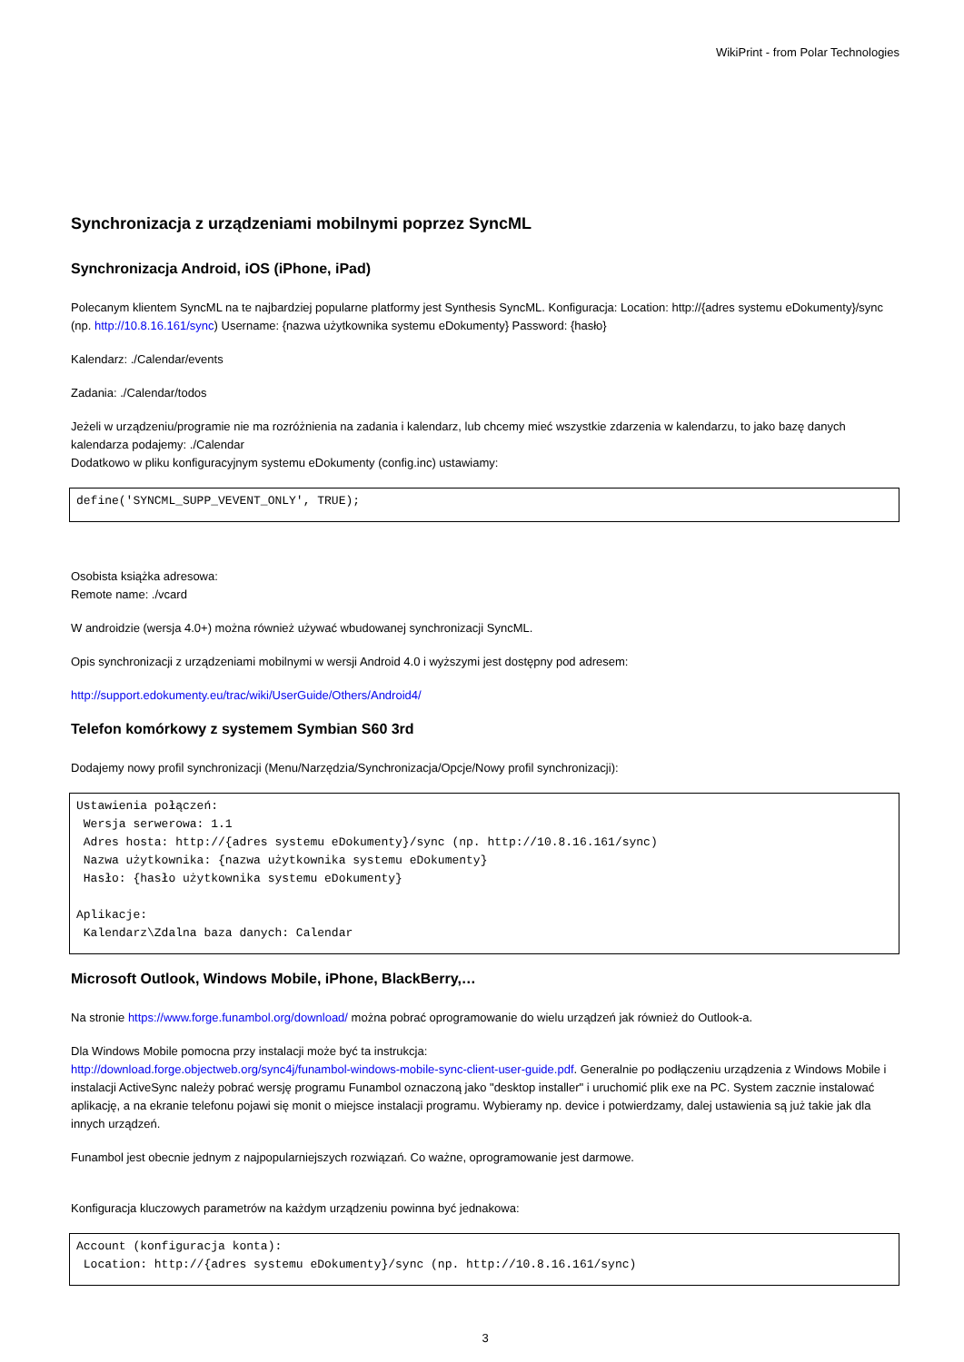WikiPrint - from Polar Technologies
Synchronizacja z urządzeniami mobilnymi poprzez SyncML
Synchronizacja Android, iOS (iPhone, iPad)
Polecanym klientem SyncML na te najbardziej popularne platformy jest Synthesis SyncML. Konfiguracja: Location: http://{adres systemu eDokumenty}/sync (np. http://10.8.16.161/sync) Username: {nazwa użytkownika systemu eDokumenty} Password: {hasło}
Kalendarz: ./Calendar/events
Zadania: ./Calendar/todos
Jeżeli w urządzeniu/programie nie ma rozróżnienia na zadania i kalendarz, lub chcemy mieć wszystkie zdarzenia w kalendarzu, to jako bazę danych kalendarza podajemy: ./Calendar
Dodatkowo w pliku konfiguracyjnym systemu eDokumenty (config.inc) ustawiamy:
define('SYNCML_SUPP_VEVENT_ONLY', TRUE);
Osobista książka adresowa:
Remote name: ./vcard
W androidzie (wersja 4.0+) można również używać wbudowanej synchronizacji SyncML.
Opis synchronizacji z urządzeniami mobilnymi w wersji Android 4.0 i wyższymi jest dostępny pod adresem:
http://support.edokumenty.eu/trac/wiki/UserGuide/Others/Android4/
Telefon komórkowy z systemem Symbian S60 3rd
Dodajemy nowy profil synchronizacji (Menu/Narzędzia/Synchronizacja/Opcje/Nowy profil synchronizacji):
Ustawienia połączeń:
 Wersja serwerowa: 1.1
 Adres hosta: http://{adres systemu eDokumenty}/sync (np. http://10.8.16.161/sync)
 Nazwa użytkownika: {nazwa użytkownika systemu eDokumenty}
 Hasło: {hasło użytkownika systemu eDokumenty}

Aplikacje:
 Kalendarz\Zdalna baza danych: Calendar
Microsoft Outlook, Windows Mobile, iPhone, BlackBerry,…
Na stronie https://www.forge.funambol.org/download/ można pobrać oprogramowanie do wielu urządzeń jak również do Outlook-a.
Dla Windows Mobile pomocna przy instalacji może być ta instrukcja:
http://download.forge.objectweb.org/sync4j/funambol-windows-mobile-sync-client-user-guide.pdf. Generalnie po podłączeniu urządzenia z Windows Mobile i instalacji ActiveSync należy pobrać wersję programu Funambol oznaczoną jako "desktop installer" i uruchomić plik exe na PC. System zacznie instalować aplikację, a na ekranie telefonu pojawi się monit o miejsce instalacji programu. Wybieramy np. device i potwierdzamy, dalej ustawienia są już takie jak dla innych urządzeń.
Funambol jest obecnie jednym z najpopularniejszych rozwiązań. Co ważne, oprogramowanie jest darmowe.
Konfiguracja kluczowych parametrów na każdym urządzeniu powinna być jednakowa:
Account (konfiguracja konta):
 Location: http://{adres systemu eDokumenty}/sync (np. http://10.8.16.161/sync)
3